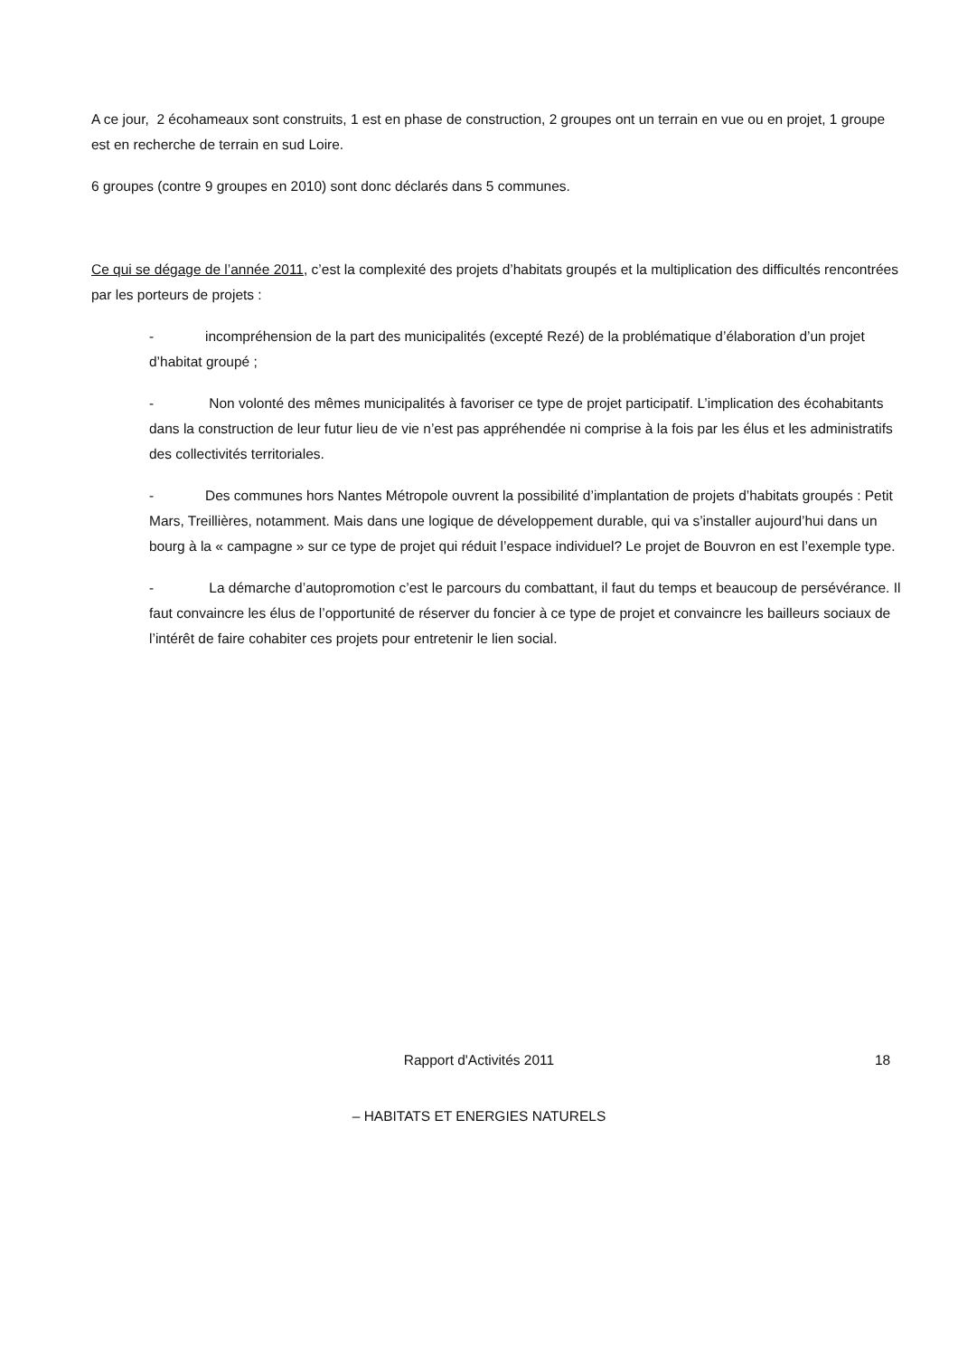A ce jour, 2 écohameaux sont construits, 1 est en phase de construction, 2 groupes ont un terrain en vue ou en projet, 1 groupe est en recherche de terrain en sud Loire.
6 groupes (contre 9 groupes en 2010) sont donc déclarés dans 5 communes.
Ce qui se dégage de l’année 2011, c’est la complexité des projets d’habitats groupés et la multiplication des difficultés rencontrées par les porteurs de projets :
- incompréhension de la part des municipalités (excepté Rezé) de la problématique d’élaboration d’un projet d’habitat groupé ;
- Non volonté des mêmes municipalités à favoriser ce type de projet participatif. L’implication des écohabitants dans la construction de leur futur lieu de vie n’est pas appréhendée ni comprise à la fois par les élus et les administratifs des collectivités territoriales.
- Des communes hors Nantes Métropole ouvrent la possibilité d’implantation de projets d’habitats groupés : Petit Mars, Treillières, notamment. Mais dans une logique de développement durable, qui va s’installer aujourd’hui dans un bourg à la « campagne » sur ce type de projet qui réduit l’espace individuel? Le projet de Bouvron en est l’exemple type.
- La démarche d’autopromotion c’est le parcours du combattant, il faut du temps et beaucoup de persévérance. Il faut convaincre les élus de l’opportunité de réserver du foncier à ce type de projet et convaincre les bailleurs sociaux de l’intérêt de faire cohabiter ces projets pour entretenir le lien social.
Rapport d'Activités 2011 18
– HABITATS ET ENERGIES NATURELS